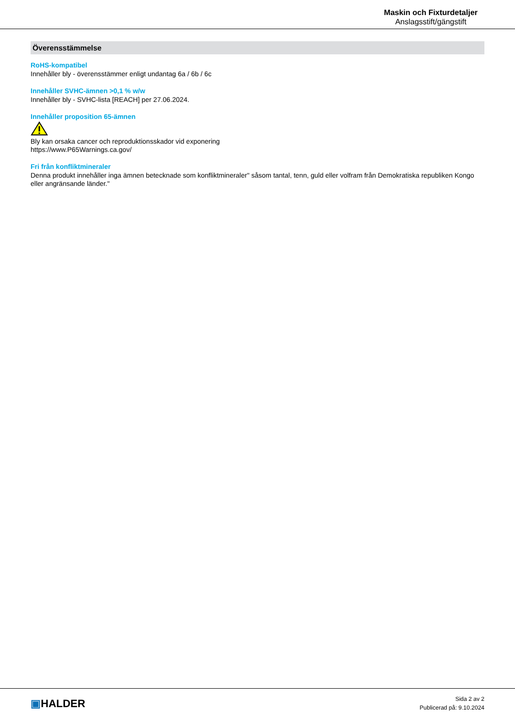Maskin och Fixturdetaljer
Anslagsstift/gängstift
Överensstämmelse
RoHS-kompatibel
Innehåller bly - överensstämmer enligt undantag 6a / 6b / 6c
Innehåller SVHC-ämnen >0,1 % w/w
Innehåller bly - SVHC-lista [REACH] per 27.06.2024.
Innehåller proposition 65-ämnen
Bly kan orsaka cancer och reproduktionsskador vid exponering
https://www.P65Warnings.ca.gov/
Fri från konfliktmineraler
Denna produkt innehåller inga ämnen betecknade som konfliktmineraler" såsom tantal, tenn, guld eller volfram från Demokratiska republiken Kongo eller angränsande länder."
▣HALDER
Sida 2 av 2
Publicerad på: 9.10.2024